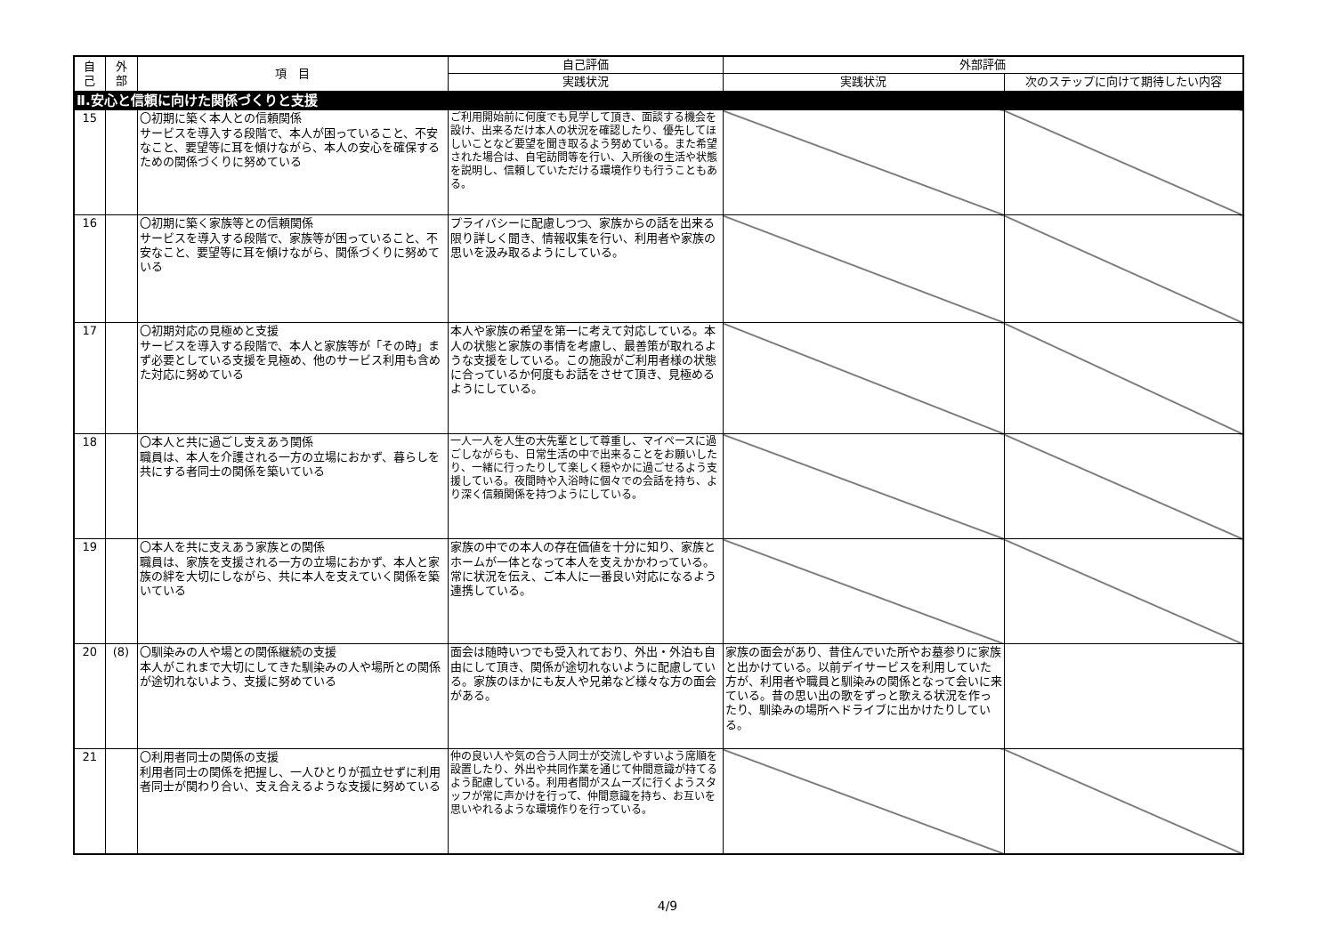| 自 己 | 外 部 | 項 目 | 自己評価 | 外部評価 | |
| --- | --- | --- | --- | --- | --- |
| | | | 実践状況 | 実践状況 | 次のステップに向けて期待したい内容 |
| Ⅱ.安心と信頼に向けた関係づくりと支援 | | | | | |
| 15 | | 〇初期に築く本人との信頼関係 サービスを導入する段階で、本人が困っていること、不安なこと、要望等に耳を傾けながら、本人の安心を確保するための関係づくりに努めている | ご利用開始前に何度でも見学して頂き、面談する機会を設け、出来るだけ本人の状況を確認したり、優先してほしいことなど要望を聞き取るよう努めている。また希望された場合は、自宅訪問等を行い、入所後の生活や状態を説明し、信頼していただける環境作りも行うこともある。 | | |
| 16 | | 〇初期に築く家族等との信頼関係 サービスを導入する段階で、家族等が困っていること、不安なこと、要望等に耳を傾けながら、関係づくりに努めている | プライバシーに配慮しつつ、家族からの話を出来る限り詳しく聞き、情報収集を行い、利用者や家族の思いを汲み取るようにしている。 | | |
| 17 | | 〇初期対応の見極めと支援 サービスを導入する段階で、本人と家族等が「その時」まず必要としている支援を見極め、他のサービス利用も含めた対応に努めている | 本人や家族の希望を第一に考えて対応している。本人の状態と家族の事情を考慮し、最善策が取れるような支援をしている。この施設がご利用者様の状態に合っているか何度もお話をさせて頂き、見極めるようにしている。 | | |
| 18 | | 〇本人と共に過ごし支えあう関係 職員は、本人を介護される一方の立場におかず、暮らしを共にする者同士の関係を築いている | 一人一人を人生の大先輩として尊重し、マイペースに過ごしながらも、日常生活の中で出来ることをお願いしたり、一緒に行ったりして楽しく穏やかに過ごせるよう支援している。夜間時や入浴時に個々での会話を持ち、より深く信頼関係を持つようにしている。 | | |
| 19 | | 〇本人を共に支えあう家族との関係 職員は、家族を支援される一方の立場におかず、本人と家族の絆を大切にしながら、共に本人を支えていく関係を築いている | 家族の中での本人の存在価値を十分に知り、家族とホームが一体となって本人を支えかかわっている。常に状況を伝え、ご本人に一番良い対応になるよう連携している。 | | |
| 20 | (8) | 〇馴染みの人や場との関係継続の支援 本人がこれまで大切にしてきた馴染みの人や場所との関係が途切れないよう、支援に努めている | 面会は随時いつでも受入れており、外出・外泊も自由にして頂き、関係が途切れないように配慮している。家族のほかにも友人や兄弟など様々な方の面会がある。 | 家族の面会があり、昔住んでいた所やお墓参りに家族と出かけている。以前デイサービスを利用していた方が、利用者や職員と馴染みの関係となって会いに来ている。昔の思い出の歌をずっと歌える状況を作ったり、馴染みの場所へドライブに出かけたりしている。 | |
| 21 | | 〇利用者同士の関係の支援 利用者同士の関係を把握し、一人ひとりが孤立せずに利用者同士が関わり合い、支え合えるような支援に努めている | 仲の良い人や気の合う人同士が交流しやすいよう席順を設置したり、外出や共同作業を通じて仲間意識が持てるよう配慮している。利用者間がスムーズに行くようスタッフが常に声かけを行って、仲間意識を持ち、お互いを思いやれるような環境作りを行っている。 | | |
4/9